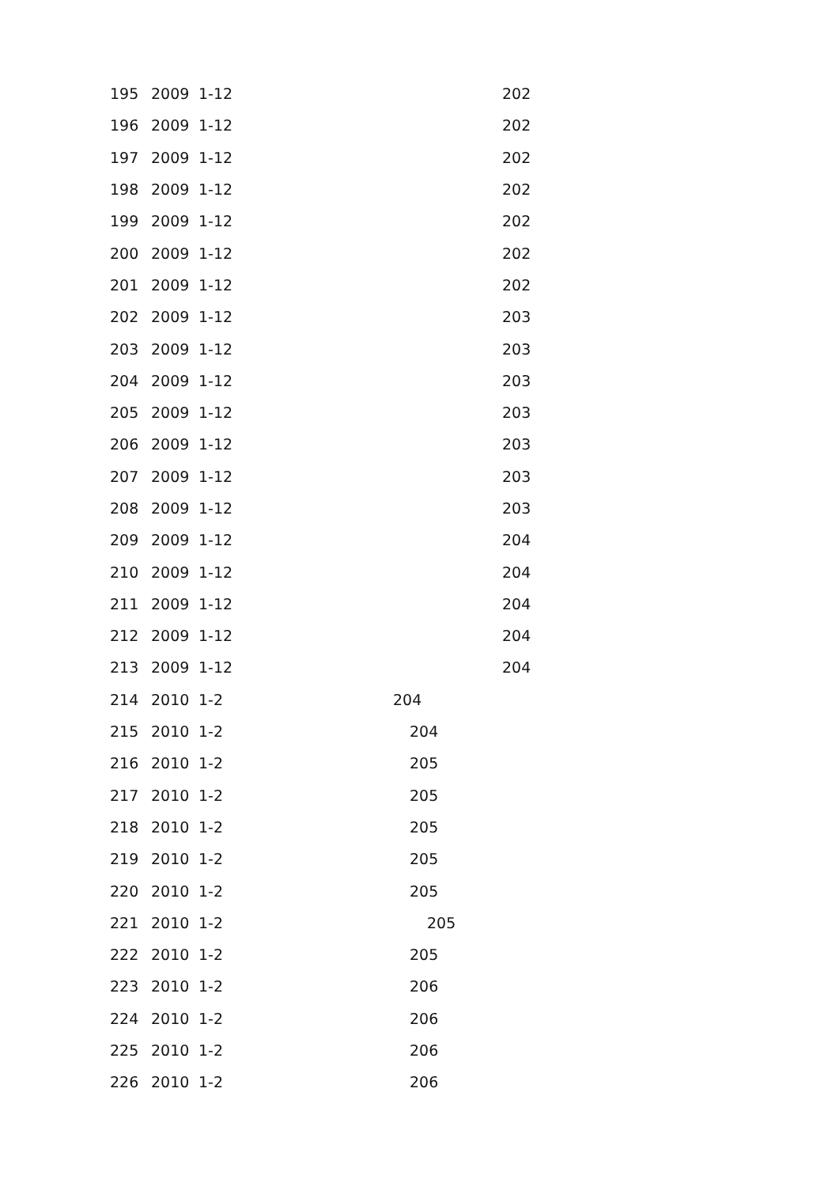195 2009 1-12 202
196 2009 1-12 202
197 2009 1-12 202
198 2009 1-12 202
199 2009 1-12 202
200 2009 1-12 202
201 2009 1-12 202
202 2009 1-12 203
203 2009 1-12 203
204 2009 1-12 203
205 2009 1-12 203
206 2009 1-12 203
207 2009 1-12 203
208 2009 1-12 203
209 2009 1-12 204
210 2009 1-12 204
211 2009 1-12 204
212 2009 1-12 204
213 2009 1-12 204
214 2010 1-2 204
215 2010 1-2 204
216 2010 1-2 205
217 2010 1-2 205
218 2010 1-2 205
219 2010 1-2 205
220 2010 1-2 205
221 2010 1-2 205
222 2010 1-2 205
223 2010 1-2 206
224 2010 1-2 206
225 2010 1-2 206
226 2010 1-2 206